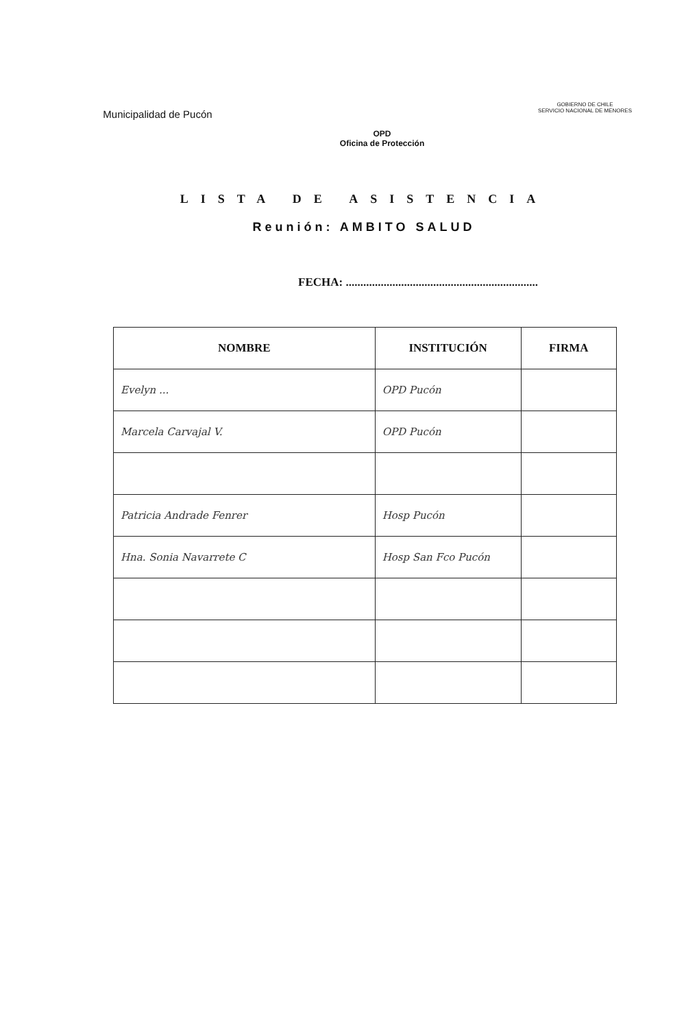Municipalidad de Pucón
OPD
Oficina de Protección
GOBIERNO DE CHILE
SERVICIO NACIONAL DE MENORES
LISTA DE ASISTENCIA
Reunión: AMBITO SALUD
FECHA: ..................................................................
| NOMBRE | INSTITUCIÓN | FIRMA |
| --- | --- | --- |
| Evelyn ... | OPD Pucón | |
| Marcela Carvajal V. | OPD Pucón | |
| Patricia Andrade Fenrer | Hosp Pucón | |
| Hna. Sonia Navarrete C | Hosp San Fco Pucón | |